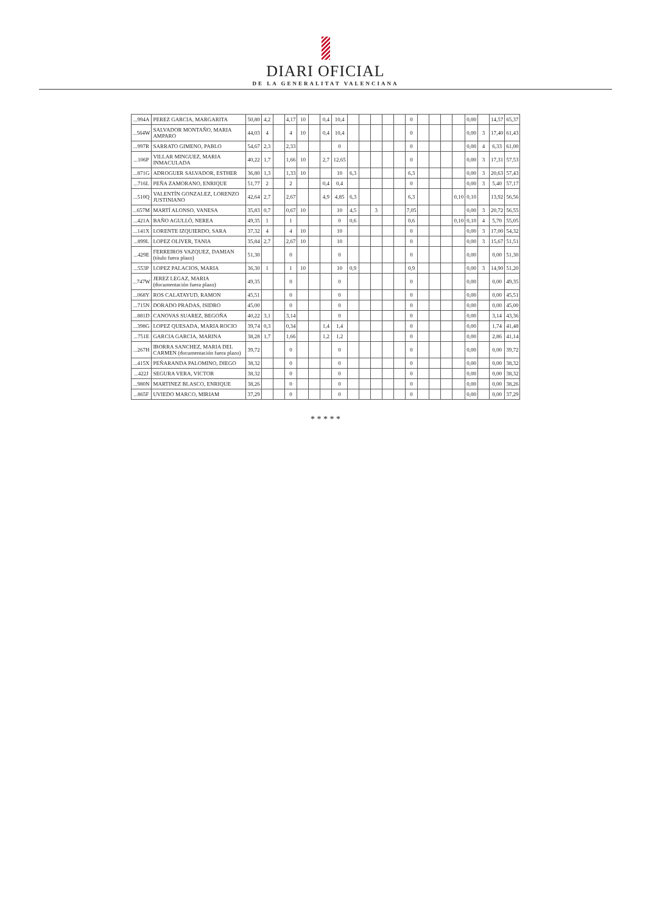DIARI OFICIAL
DE LA GENERALITAT VALENCIANA
| ...994A | PEREZ GARCIA, MARGARITA | 50,80 | 4,2 | | 4,17 | 10 | | 0,4 | 10,4 | | | | | | 0 | | | | | 0,00 | | 14,57 | 65,37 |
| ...564W | SALVADOR MONTAÑO, MARIA AMPARO | 44,03 | 4 | | 4 | 10 | | 0,4 | 10,4 | | | | | | 0 | | | | | 0,00 | 3 | 17,40 | 61,43 |
| ...997R | SARRATO GIMENO, PABLO | 54,67 | 2,3 | | 2,33 | | | | 0 | | | | | | 0 | | | | | 0,00 | 4 | 6,33 | 61,00 |
| ...106P | VILLAR MINGUEZ, MARIA INMACULADA | 40,22 | 1,7 | | 1,66 | 10 | | 2,7 | 12,65 | | | | | | 0 | | | | | 0,00 | 3 | 17,31 | 57,53 |
| ...871G | ADROGUER SALVADOR, ESTHER | 36,80 | 1,3 | | 1,33 | 10 | | | 10 | 6,3 | | | | | 6,3 | | | | | 0,00 | 3 | 20,63 | 57,43 |
| ...716L | PEÑA ZAMORANO, ENRIQUE | 51,77 | 2 | | 2 | | | 0,4 | 0,4 | | | | | | 0 | | | | | 0,00 | 3 | 5,40 | 57,17 |
| ...510Q | VALENTÍN GONZALEZ, LORENZO JUSTINIANO | 42,64 | 2,7 | | 2,67 | | | 4,9 | 4,85 | 6,3 | | | | | 6,3 | | | | 0,10 | 0,10 | | 13,92 | 56,56 |
| ...657M | MARTÍ ALONSO, VANESA | 35,83 | 0,7 | | 0,67 | 10 | | | 10 | 4,5 | | 3 | | | 7,05 | | | | | 0,00 | 3 | 20,72 | 56,55 |
| ...421A | BAÑO AGULLÓ, NEREA | 49,35 | 1 | | 1 | | | | 0 | 0,6 | | | | | 0,6 | | | | 0,10 | 0,10 | 4 | 5,70 | 55,05 |
| ...141X | LORENTE IZQUIERDO, SARA | 37,32 | 4 | | 4 | 10 | | | 10 | | | | | | 0 | | | | | 0,00 | 3 | 17,00 | 54,32 |
| ...899L | LOPEZ OLIVER, TANIA | 35,84 | 2,7 | | 2,67 | 10 | | | 10 | | | | | | 0 | | | | | 0,00 | 3 | 15,67 | 51,51 |
| ...429E | FERREIROS VAZQUEZ, DAMIAN (título fuera plazo) | 51,30 | | | 0 | | | | 0 | | | | | | 0 | | | | | 0,00 | | 0,00 | 51,30 |
| ...553P | LOPEZ PALACIOS, MARIA | 36,30 | 1 | | 1 | 10 | | | 10 | 0,9 | | | | | 0,9 | | | | | 0,00 | 3 | 14,90 | 51,20 |
| ...747W | JEREZ LEGAZ, MARIA (documentación fuera plazo) | 49,35 | | | 0 | | | | 0 | | | | | | 0 | | | | | 0,00 | | 0,00 | 49,35 |
| ...068Y | ROS CALATAYUD, RAMON | 45,51 | | | 0 | | | | 0 | | | | | | 0 | | | | | 0,00 | | 0,00 | 45,51 |
| ...715N | DORADO PRADAS, ISIDRO | 45,00 | | | 0 | | | | 0 | | | | | | 0 | | | | | 0,00 | | 0,00 | 45,00 |
| ...881D | CANOVAS SUAREZ, BEGOÑA | 40,22 | 3,1 | | 3,14 | | | | 0 | | | | | | 0 | | | | | 0,00 | | 3,14 | 43,36 |
| ...398G | LOPEZ QUESADA, MARIA ROCIO | 39,74 | 0,3 | | 0,34 | | | 1,4 | 1,4 | | | | | | 0 | | | | | 0,00 | | 1,74 | 41,48 |
| ...751E | GARCIA GARCIA, MARINA | 38,28 | 1,7 | | 1,66 | | | 1,2 | 1,2 | | | | | | 0 | | | | | 0,00 | | 2,86 | 41,14 |
| ...267H | IBORRA SANCHEZ, MARIA DEL CARMEN (documentación fuera plazo) | 39,72 | | | 0 | | | | 0 | | | | | | 0 | | | | | 0,00 | | 0,00 | 39,72 |
| ...415X | PEÑARANDA PALOMINO, DIEGO | 38,32 | | | 0 | | | | 0 | | | | | | 0 | | | | | 0,00 | | 0,00 | 38,32 |
| ...422J | SEGURA VERA, VICTOR | 38,32 | | | 0 | | | | 0 | | | | | | 0 | | | | | 0,00 | | 0,00 | 38,32 |
| ...980N | MARTINEZ BLASCO, ENRIQUE | 38,26 | | | 0 | | | | 0 | | | | | | 0 | | | | | 0,00 | | 0,00 | 38,26 |
| ...865F | UVIEDO MARCO, MIRIAM | 37,29 | | | 0 | | | | 0 | | | | | | 0 | | | | | 0,00 | | 0,00 | 37,29 |
* * * * *